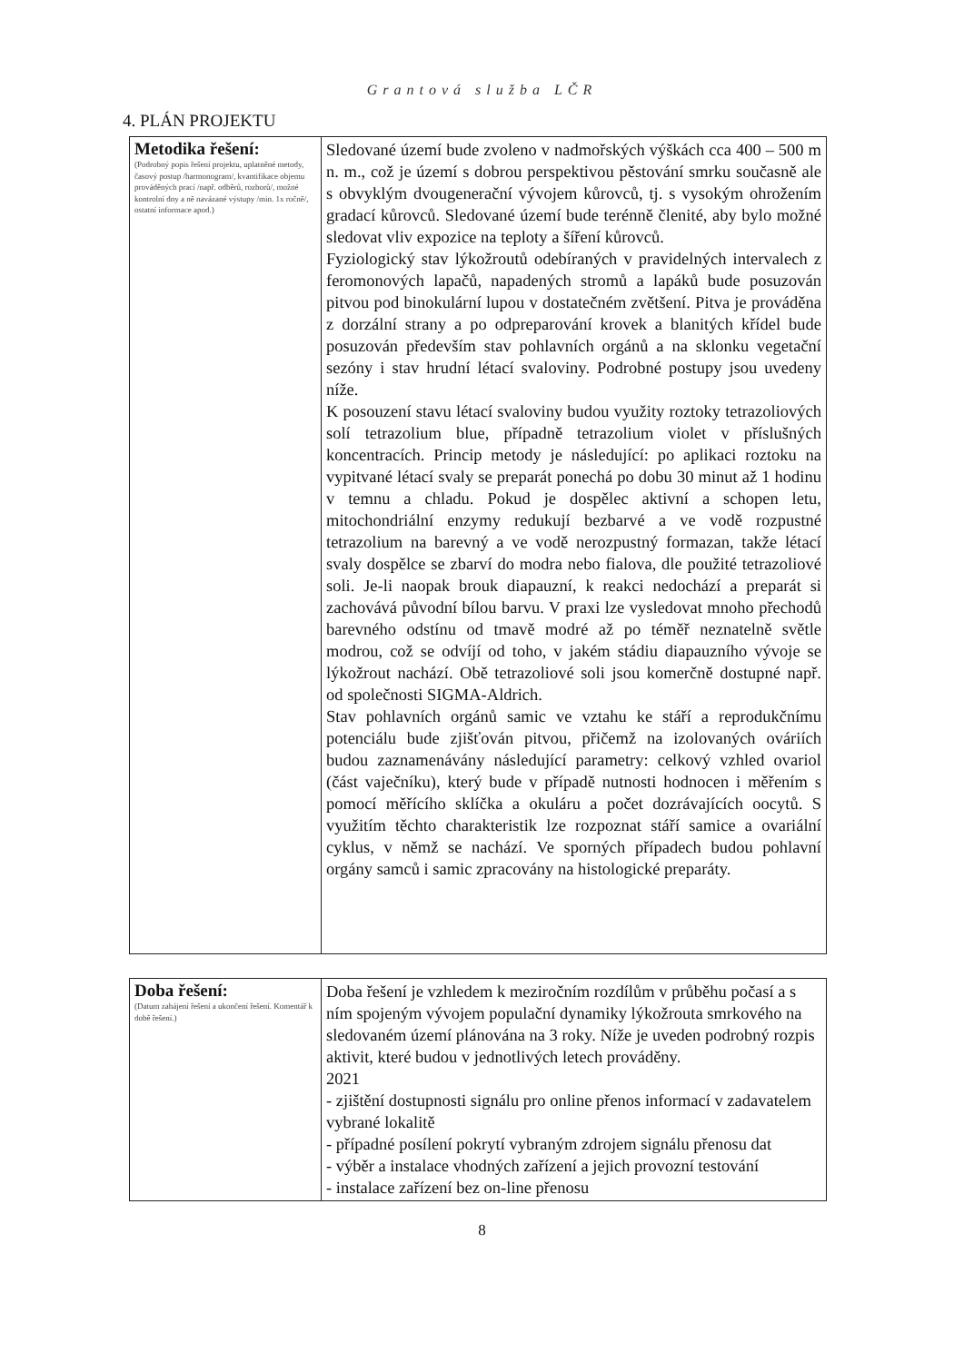Grantová služba LČR
4. PLÁN PROJEKTU
| Metodika řešení: (Podrobný popis řešení projektu, uplatněné metody, časový postup /harmonogram/, kvantifikace objemu prováděných prací /např. odběrů, rozborů/, možné kontrolní dny a ně navázané výstupy /min. 1x ročně/, ostatní informace apod.) | Sledované území bude zvoleno v nadmořských výškách cca 400 – 500 m n. m., což je území s dobrou perspektivou pěstování smrku současně ale s obvyklým dvougenerační vývojem kůrovců, tj. s vysokým ohrožením gradací kůrovců. Sledované území bude terénně členité, aby bylo možné sledovat vliv expozice na teploty a šíření kůrovců. Fyziologický stav lýkožroutů odebíraných v pravidelných intervalech z feromonových lapačů, napadených stromů a lapáků bude posuzován pitvou pod binokulární lupou v dostatečném zvětšení. Pitva je prováděna z dorzální strany a po odpreparování krovek a blanitých křídel bude posuzován především stav pohlavních orgánů a na sklonku vegetační sezóny i stav hrudní létací svaloviny. Podrobné postupy jsou uvedeny níže. K posouzení stavu létací svaloviny budou využity roztoky tetrazoliových solí tetrazolium blue, případně tetrazolium violet v příslušných koncentracích. Princip metody je následující: po aplikaci roztoku na vypitvané létací svaly se preparát ponechá po dobu 30 minut až 1 hodinu v temnu a chladu. Pokud je dospělec aktivní a schopen letu, mitochondriální enzymy redukují bezbarvé a ve vodě rozpustné tetrazolium na barevný a ve vodě nerozpustný formazan, takže létací svaly dospělce se zbarví do modra nebo fialova, dle použité tetrazoliové soli. Je-li naopak brouk diapauzní, k reakci nedochází a preparát si zachovává původní bílou barvu. V praxi lze vysledovat mnoho přechodů barevného odstínu od tmavě modré až po téměř neznatelně světle modrou, což se odvíjí od toho, v jakém stádiu diapauzního vývoje se lýkožrout nachází. Obě tetrazoliové soli jsou komerčně dostupné např. od společnosti SIGMA-Aldrich. Stav pohlavních orgánů samic ve vztahu ke stáří a reprodukčnímu potenciálu bude zjišťován pitvou, přičemž na izolovaných ováriích budou zaznamenávány následující parametry: celkový vzhled ovariol (část vaječníku), který bude v případě nutnosti hodnocen i měřením s pomocí měřícího sklíčka a okuláru a počet dozrávajících oocytů. S využitím těchto charakteristik lze rozpoznat stáří samice a ovariální cyklus, v němž se nachází. Ve sporných případech budou pohlavní orgány samců i samic zpracovány na histologické preparáty. |
| Doba řešení: (Datum zahájení řešení a ukončení řešení. Komentář k době řešení.) | Doba řešení je vzhledem k meziročním rozdílům v průběhu počasí a s ním spojeným vývojem populační dynamiky lýkožrouta smrkového na sledovaném území plánována na 3 roky. Níže je uveden podrobný rozpis aktivit, které budou v jednotlivých letech prováděny. 2021 - zjištění dostupnosti signálu pro online přenos informací v zadavatelem vybrané lokalitě - případné posílení pokrytí vybraným zdrojem signálu přenosu dat - výběr a instalace vhodných zařízení a jejich provozní testování - instalace zařízení bez on-line přenosu |
8